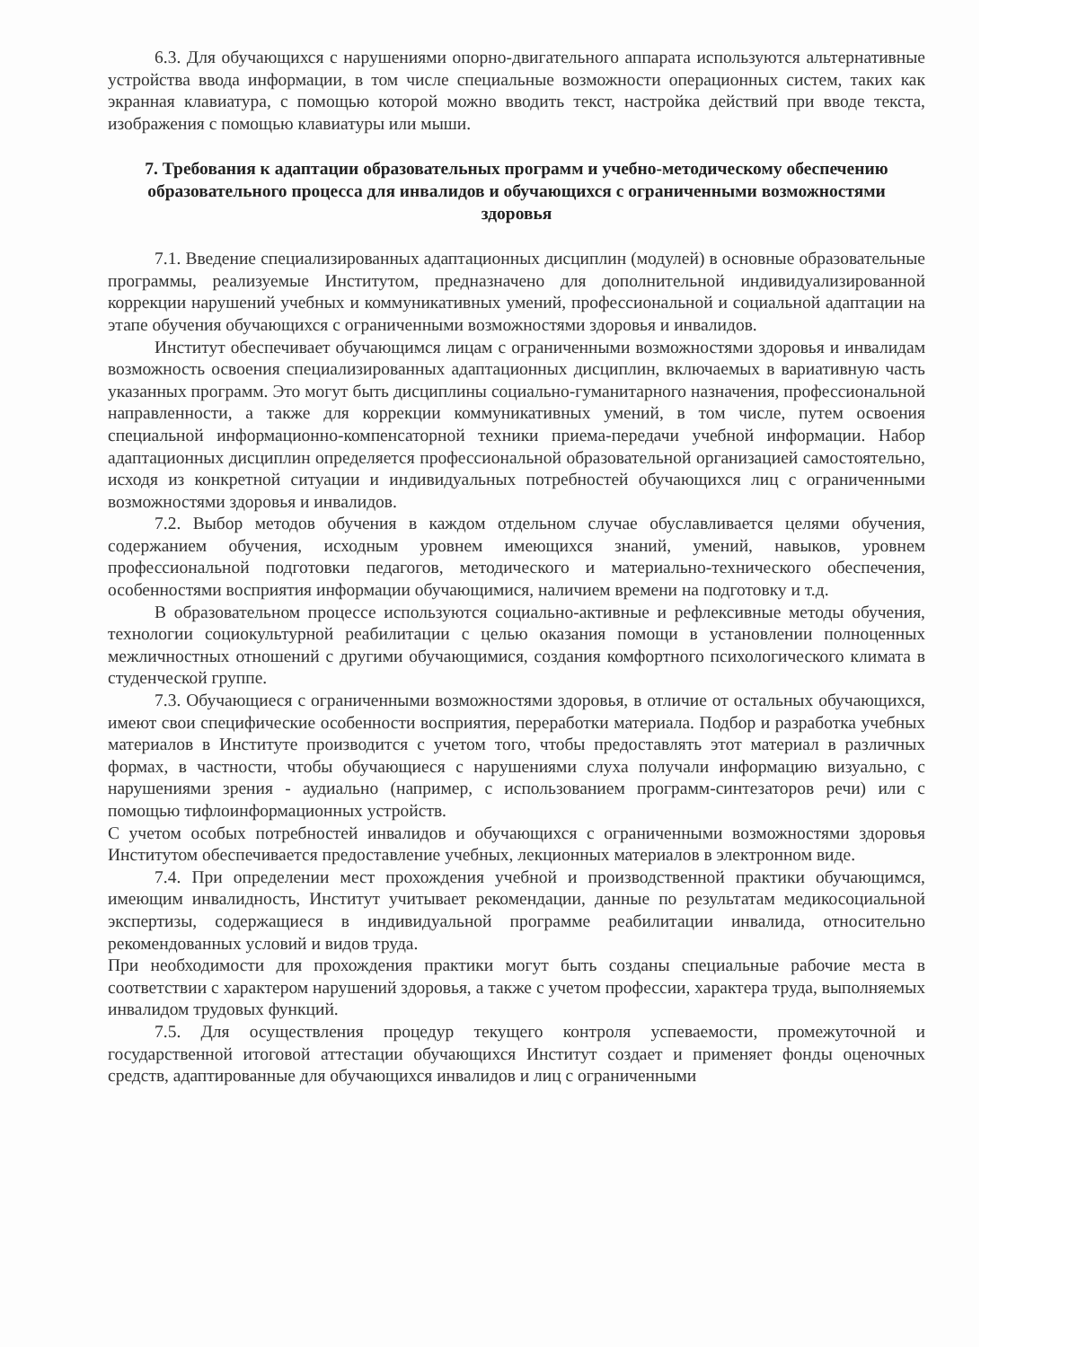6.3. Для обучающихся с нарушениями опорно-двигательного аппарата используются альтернативные устройства ввода информации, в том числе специальные возможности операционных систем, таких как экранная клавиатура, с помощью которой можно вводить текст, настройка действий при вводе текста, изображения с помощью клавиатуры или мыши.
7. Требования к адаптации образовательных программ и учебно-методическому обеспечению образовательного процесса для инвалидов и обучающихся с ограниченными возможностями здоровья
7.1. Введение специализированных адаптационных дисциплин (модулей) в основные образовательные программы, реализуемые Институтом, предназначено для дополнительной индивидуализированной коррекции нарушений учебных и коммуникативных умений, профессиональной и социальной адаптации на этапе обучения обучающихся с ограниченными возможностями здоровья и инвалидов.
Институт обеспечивает обучающимся лицам с ограниченными возможностями здоровья и инвалидам возможность освоения специализированных адаптационных дисциплин, включаемых в вариативную часть указанных программ. Это могут быть дисциплины социально-гуманитарного назначения, профессиональной направленности, а также для коррекции коммуникативных умений, в том числе, путем освоения специальной информационно-компенсаторной техники приема-передачи учебной информации. Набор адаптационных дисциплин определяется профессиональной образовательной организацией самостоятельно, исходя из конкретной ситуации и индивидуальных потребностей обучающихся лиц с ограниченными возможностями здоровья и инвалидов.
7.2. Выбор методов обучения в каждом отдельном случае обуславливается целями обучения, содержанием обучения, исходным уровнем имеющихся знаний, умений, навыков, уровнем профессиональной подготовки педагогов, методического и материально-технического обеспечения, особенностями восприятия информации обучающимися, наличием времени на подготовку и т.д.
В образовательном процессе используются социально-активные и рефлексивные методы обучения, технологии социокультурной реабилитации с целью оказания помощи в установлении полноценных межличностных отношений с другими обучающимися, создания комфортного психологического климата в студенческой группе.
7.3. Обучающиеся с ограниченными возможностями здоровья, в отличие от остальных обучающихся, имеют свои специфические особенности восприятия, переработки материала. Подбор и разработка учебных материалов в Институте производится с учетом того, чтобы предоставлять этот материал в различных формах, в частности, чтобы обучающиеся с нарушениями слуха получали информацию визуально, с нарушениями зрения - аудиально (например, с использованием программ-синтезаторов речи) или с помощью тифлоинформационных устройств.
С учетом особых потребностей инвалидов и обучающихся с ограниченными возможностями здоровья Институтом обеспечивается предоставление учебных, лекционных материалов в электронном виде.
7.4. При определении мест прохождения учебной и производственной практики обучающимся, имеющим инвалидность, Институт учитывает рекомендации, данные по результатам медикосоциальной экспертизы, содержащиеся в индивидуальной программе реабилитации инвалида, относительно рекомендованных условий и видов труда.
При необходимости для прохождения практики могут быть созданы специальные рабочие места в соответствии с характером нарушений здоровья, а также с учетом профессии, характера труда, выполняемых инвалидом трудовых функций.
7.5. Для осуществления процедур текущего контроля успеваемости, промежуточной и государственной итоговой аттестации обучающихся Институт создает и применяет фонды оценочных средств, адаптированные для обучающихся инвалидов и лиц с ограниченными